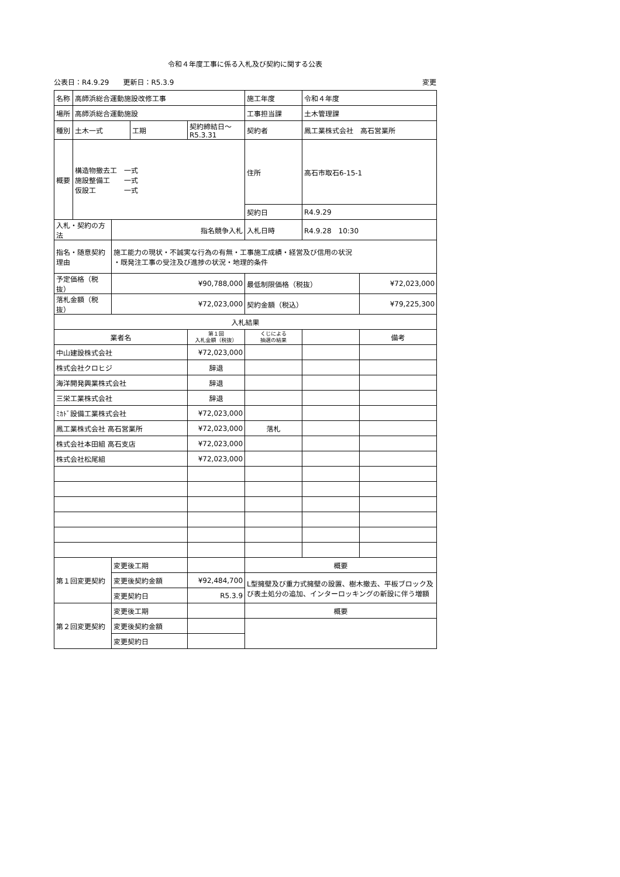令和４年度工事に係る入札及び契約に関する公表
公表日：R4.9.29　　更新日：R5.3.9 変更
| 名称 | 高師浜総合運動施設改修工事 | | | | 施工年度 | 令和４年度 | |
| 場所 | 高師浜総合運動施設 | | | | 工事担当課 | 土木管理課 | |
| 種別 | 土木一式 | | 工期 | 契約締結日～R5.3.31 | 契約者 | 鳳工業株式会社 高石営業所 | |
| 概要 | 構造物撤去工 一式 施設整備工 一式 仮設工 一式 | | | | 住所 | 高石市取石6-15-1 | |
| | | | | | 契約日 | R4.9.29 | |
| 入札・契約の方法 | | 指名競争入札 | | | 入札日時 | R4.9.28 10:30 | |
| 指名・随意契約理由 | | 施工能力の現状・不誠実な行為の有無・工事施工成績・経営及び信用の状況 ・既発注工事の受注及び進捗の状況・地理的条件 | | | | | |
| 予定価格（税抜） | | ¥90,788,000 | | | 最低制限価格（税抜） | | ¥72,023,000 |
| 落札金額（税抜） | | ¥72,023,000 | | | 契約金額（税込） | | ¥79,225,300 |
| 入札結果 | | | | | | | |
| 業者名 | | | | 第１回 入札金額（税抜） | くじによる 抽選の結果 | | 備考 |
| 中山建設株式会社 | | | | ¥72,023,000 | | | |
| 株式会社クロヒジ | | | | 辞退 | | | |
| 海洋開発興業株式会社 | | | | 辞退 | | | |
| 三栄工業株式会社 | | | | 辞退 | | | |
| ﾐｶﾄﾞ設備工業株式会社 | | | | ¥72,023,000 | | | |
| 鳳工業株式会社 高石営業所 | | | | ¥72,023,000 | 落札 | | |
| 株式会社本田組 高石支店 | | | | ¥72,023,000 | | | |
| 株式会社松尾組 | | | | ¥72,023,000 | | | |
| 第１回変更契約 | | 変更後工期 | | | 概要 | | |
| | | 変更後契約金額 | | ¥92,484,700 | L型擁壁及び重力式擁壁の設置、樹木撤去、平板ブロック及び表土処分の追加、インターロッキングの新設に伴う増額 | | |
| | | 変更契約日 | | R5.3.9 | | | |
| 第２回変更契約 | | 変更後工期 | | | 概要 | | |
| | | 変更後契約金額 | | | | | |
| | | 変更契約日 | | | | | |